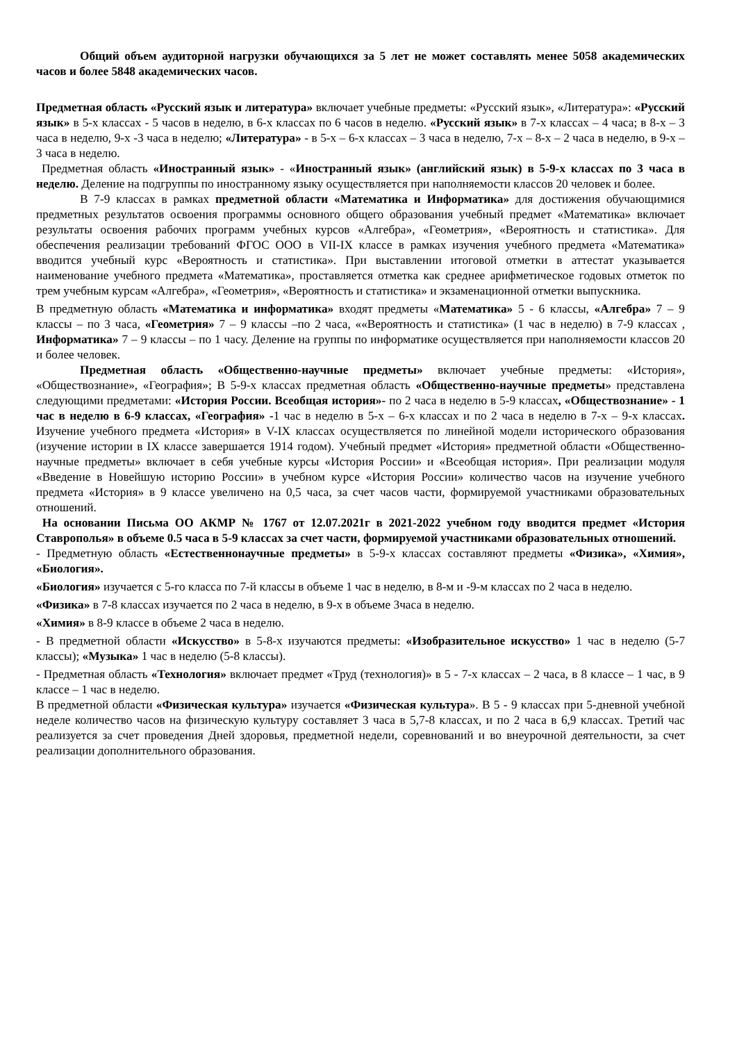Общий объем аудиторной нагрузки обучающихся за 5 лет не может составлять менее 5058 академических часов и более 5848 академических часов.
Предметная область «Русский язык и литература» включает учебные предметы: «Русский язык», «Литература»: «Русский язык» в 5-х классах - 5 часов в неделю, в 6-х классах по 6 часов в неделю. «Русский язык» в 7-х классах – 4 часа; в 8-х – 3 часа в неделю, 9-х -3 часа в неделю; «Литература» - в 5-х – 6-х классах – 3 часа в неделю, 7-х – 8-х – 2 часа в неделю, в 9-х – 3 часа в неделю.
Предметная область «Иностранный язык» - «Иностранный язык» (английский язык) в 5-9-х классах по 3 часа в неделю. Деление на подгруппы по иностранному языку осуществляется при наполняемости классов 20 человек и более.
В 7-9 классах в рамках предметной области «Математика и Информатика» для достижения обучающимися предметных результатов освоения программы основного общего образования учебный предмет «Математика» включает результаты освоения рабочих программ учебных курсов «Алгебра», «Геометрия», «Вероятность и статистика». Для обеспечения реализации требований ФГОС ООО в VII-IX классе в рамках изучения учебного предмета «Математика» вводится учебный курс «Вероятность и статистика». При выставлении итоговой отметки в аттестат указывается наименование учебного предмета «Математика», проставляется отметка как среднее арифметическое годовых отметок по трем учебным курсам «Алгебра», «Геометрия», «Вероятность и статистика» и экзаменационной отметки выпускника.
В предметную область «Математика и информатика» входят предметы «Математика» 5 - 6 классы, «Алгебра» 7 – 9 классы – по 3 часа, «Геометрия» 7 – 9 классы –по 2 часа, ««Вероятность и статистика» (1 час в неделю) в 7-9 классах , Информатика» 7 – 9 классы – по 1 часу. Деление на группы по информатике осуществляется при наполняемости классов 20 и более человек.
Предметная область «Общественно-научные предметы» включает учебные предметы: «История», «Обществознание», «География»; В 5-9-х классах предметная область «Общественно-научные предметы» представлена следующими предметами: «История России. Всеобщая история»- по 2 часа в неделю в 5-9 классах, «Обществознание» - 1 час в неделю в 6-9 классах, «География» -1 час в неделю в 5-х – 6-х классах и по 2 часа в неделю в 7-х – 9-х классах. Изучение учебного предмета «История» в V-IX классах осуществляется по линейной модели исторического образования (изучение истории в IX классе завершается 1914 годом). Учебный предмет «История» предметной области «Общественно-научные предметы» включает в себя учебные курсы «История России» и «Всеобщая история». При реализации модуля «Введение в Новейшую историю России» в учебном курсе «История России» количество часов на изучение учебного предмета «История» в 9 классе увеличено на 0,5 часа, за счет часов части, формируемой участниками образовательных отношений.
На основании Письма ОО АКМР № 1767 от 12.07.2021г в 2021-2022 учебном году вводится предмет «История Ставрополья» в объеме 0.5 часа в 5-9 классах за счет части, формируемой участниками образовательных отношений.
- Предметную область «Естественнонаучные предметы» в 5-9-х классах составляют предметы «Физика», «Химия», «Биология».
«Биология» изучается с 5-го класса по 7-й классы в объеме 1 час в неделю, в 8-м и -9-м классах по 2 часа в неделю.
«Физика» в 7-8 классах изучается по 2 часа в неделю, в 9-х в объеме 3часа в неделю.
«Химия» в 8-9 классе в объеме 2 часа в неделю.
- В предметной области «Искусство» в 5-8-х изучаются предметы: «Изобразительное искусство» 1 час в неделю (5-7 классы); «Музыка» 1 час в неделю (5-8 классы).
- Предметная область «Технология» включает предмет «Труд (технология)» в 5 - 7-х классах – 2 часа, в 8 классе – 1 час, в 9 классе – 1 час в неделю.
В предметной области «Физическая культура» изучается «Физическая культура». В 5 - 9 классах при 5-дневной учебной неделе количество часов на физическую культуру составляет 3 часа в 5,7-8 классах, и по 2 часа в 6,9 классах. Третий час реализуется за счет проведения Дней здоровья, предметной недели, соревнований и во внеурочной деятельности, за счет реализации дополнительного образования.